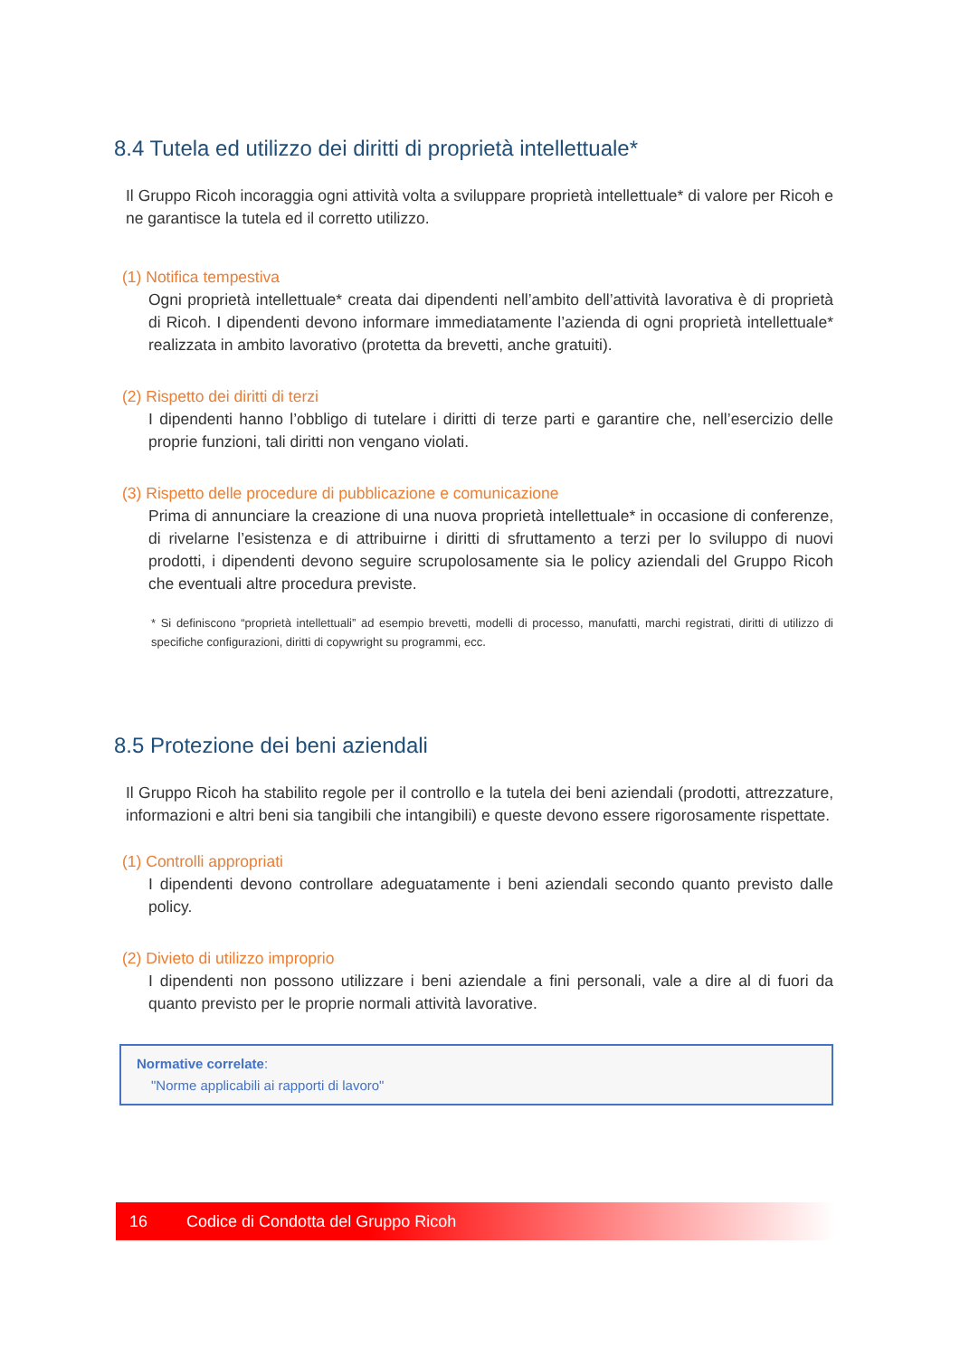8.4 Tutela ed utilizzo dei diritti di proprietà intellettuale*
Il Gruppo Ricoh incoraggia ogni attività volta a sviluppare proprietà intellettuale* di valore per Ricoh e ne garantisce la tutela ed il corretto utilizzo.
(1) Notifica tempestiva
Ogni proprietà intellettuale* creata dai dipendenti nell’ambito dell’attività lavorativa è di proprietà di Ricoh. I dipendenti devono informare immediatamente l’azienda di ogni proprietà intellettuale* realizzata in ambito lavorativo (protetta da brevetti, anche gratuiti).
(2) Rispetto dei diritti di terzi
I dipendenti hanno l’obbligo di tutelare i diritti di terze parti e garantire che, nell’esercizio delle proprie funzioni, tali diritti non vengano violati.
(3) Rispetto delle procedure di pubblicazione e comunicazione
Prima di annunciare la creazione di una nuova proprietà intellettuale* in occasione di conferenze, di rivelarne l’esistenza e di attribuirne i diritti di sfruttamento a terzi per lo sviluppo di nuovi prodotti, i dipendenti devono seguire scrupolosamente sia le policy aziendali del Gruppo Ricoh che eventuali altre procedura previste.
* Si definiscono “proprietà intellettuali” ad esempio brevetti, modelli di processo, manufatti, marchi registrati, diritti di utilizzo di specifiche configurazioni, diritti di copywright su programmi, ecc.
8.5 Protezione dei beni aziendali
Il Gruppo Ricoh ha stabilito regole per il controllo e la tutela dei beni aziendali (prodotti, attrezzature, informazioni e altri beni sia tangibili che intangibili) e queste devono essere rigorosamente rispettate.
(1) Controlli appropriati
I dipendenti devono controllare adeguatamente i beni aziendali secondo quanto previsto dalle policy.
(2) Divieto di utilizzo improprio
I dipendenti non possono utilizzare i beni aziendale a fini personali, vale a dire al di fuori da quanto previsto per le proprie normali attività lavorative.
Normative correlate:
"Norme applicabili ai rapporti di lavoro"
16 Codice di Condotta del Gruppo Ricoh